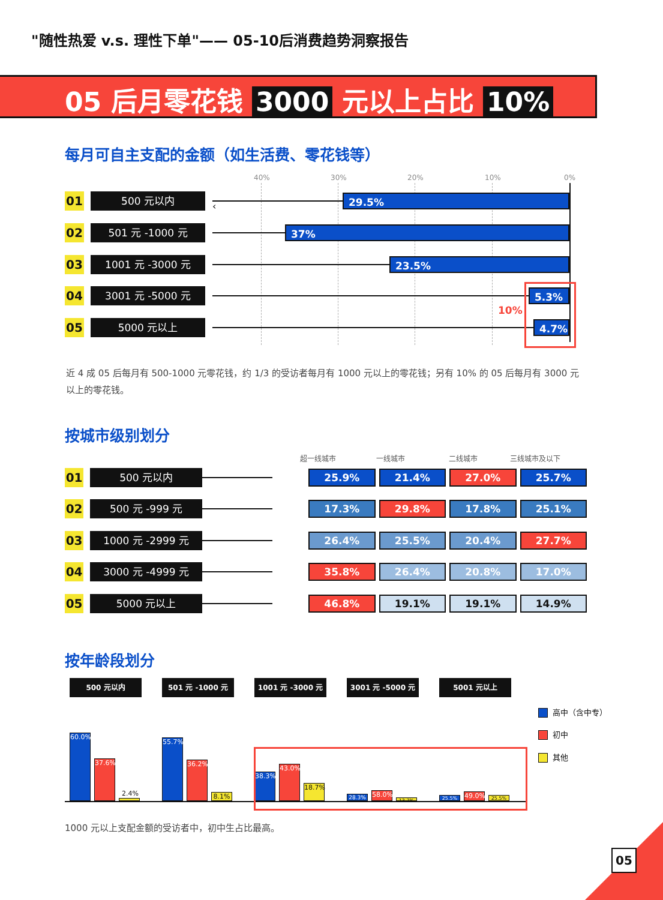"随性热爱 v.s. 理性下单"—— 05-10后消费趋势洞察报告
05 后月零花钱 3000 元以上占比 10%
每月可自主支配的金额（如生活费、零花钱等）
40% 30% 20% 10% 0%
01
500 元以内
‹
29.5%
02
501 元 -1000 元
37%
03
1001 元 -3000 元
23.5%
04
3001 元 -5000 元
5.3%
10%
05
5000 元以上
4.7%
近 4 成 05 后每月有 500-1000 元零花钱，约 1/3 的受访者每月有 1000 元以上的零花钱；另有 10% 的 05 后每月有 3000 元以上的零花钱。
按城市级别划分
超一线城市 一线城市 二线城市 三线城市及以下
01
500 元以内
25.9% 21.4% 27.0% 25.7%
02
500 元 -999 元
17.3% 29.8% 17.8% 25.1%
03
1000 元 -2999 元
26.4% 25.5% 20.4% 27.7%
04
3000 元 -4999 元
35.8% 26.4% 20.8% 17.0%
05
5000 元以上
46.8% 19.1% 19.1% 14.9%
按年龄段划分
500 元以内
60.0%
37.6%
2.4%
501 元 -1000 元
55.7%
36.2%
8.1%
1001 元 -3000 元
38.3%
43.0%
18.7%
3001 元 -5000 元
28.3%
58.0%
13.7%
5001 元以上
25.5%
49.0%
25.5%
高中（含中专）
初中
其他
1000 元以上支配金额的受访者中，初中生占比最高。
05